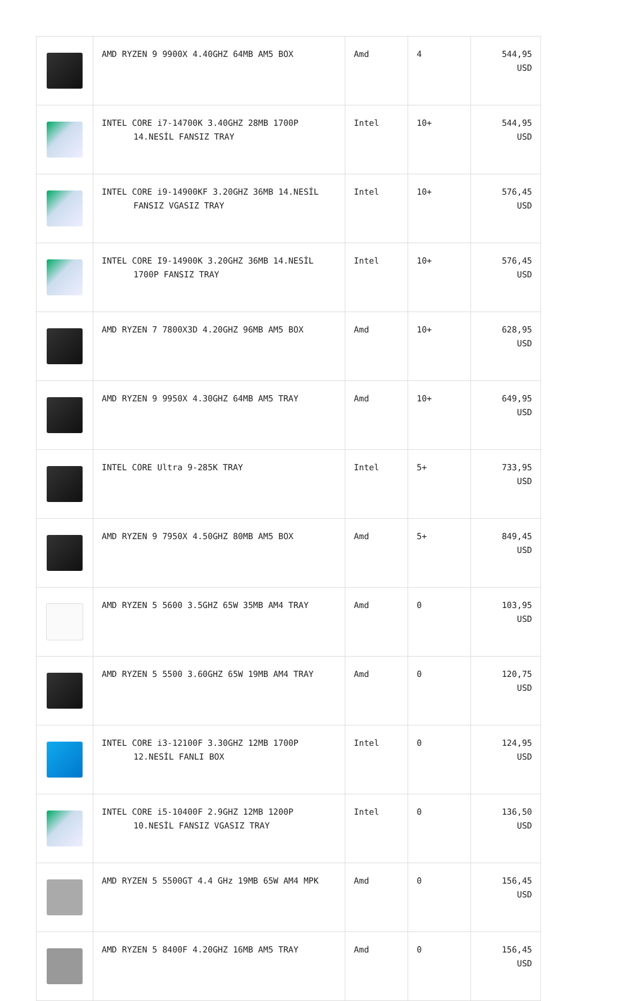| | AMD RYZEN 9 9900X 4.40GHZ 64MB AM5 BOX | Amd | 4 | 544,95 USD |
| | INTEL CORE i7-14700K 3.40GHZ 28MB 1700P 14.NESİL FANSIZ TRAY | Intel | 10+ | 544,95 USD |
| | INTEL CORE i9-14900KF 3.20GHZ 36MB 14.NESİL FANSIZ VGASIZ TRAY | Intel | 10+ | 576,45 USD |
| | INTEL CORE I9-14900K 3.20GHZ 36MB 14.NESİL 1700P FANSIZ TRAY | Intel | 10+ | 576,45 USD |
| | AMD RYZEN 7 7800X3D 4.20GHZ 96MB AM5 BOX | Amd | 10+ | 628,95 USD |
| | AMD RYZEN 9 9950X 4.30GHZ 64MB AM5 TRAY | Amd | 10+ | 649,95 USD |
| | INTEL CORE Ultra 9-285K TRAY | Intel | 5+ | 733,95 USD |
| | AMD RYZEN 9 7950X 4.50GHZ 80MB AM5 BOX | Amd | 5+ | 849,45 USD |
| | AMD RYZEN 5 5600 3.5GHZ 65W 35MB AM4 TRAY | Amd | 0 | 103,95 USD |
| | AMD RYZEN 5 5500 3.60GHZ 65W 19MB AM4 TRAY | Amd | 0 | 120,75 USD |
| | INTEL CORE i3-12100F 3.30GHZ 12MB 1700P 12.NESİL FANLI BOX | Intel | 0 | 124,95 USD |
| | INTEL CORE i5-10400F 2.9GHZ 12MB 1200P 10.NESİL FANSIZ VGASIZ TRAY | Intel | 0 | 136,50 USD |
| | AMD RYZEN 5 5500GT 4.4 GHz 19MB 65W AM4 MPK | Amd | 0 | 156,45 USD |
| | AMD RYZEN 5 8400F 4.20GHZ 16MB AM5 TRAY | Amd | 0 | 156,45 USD |